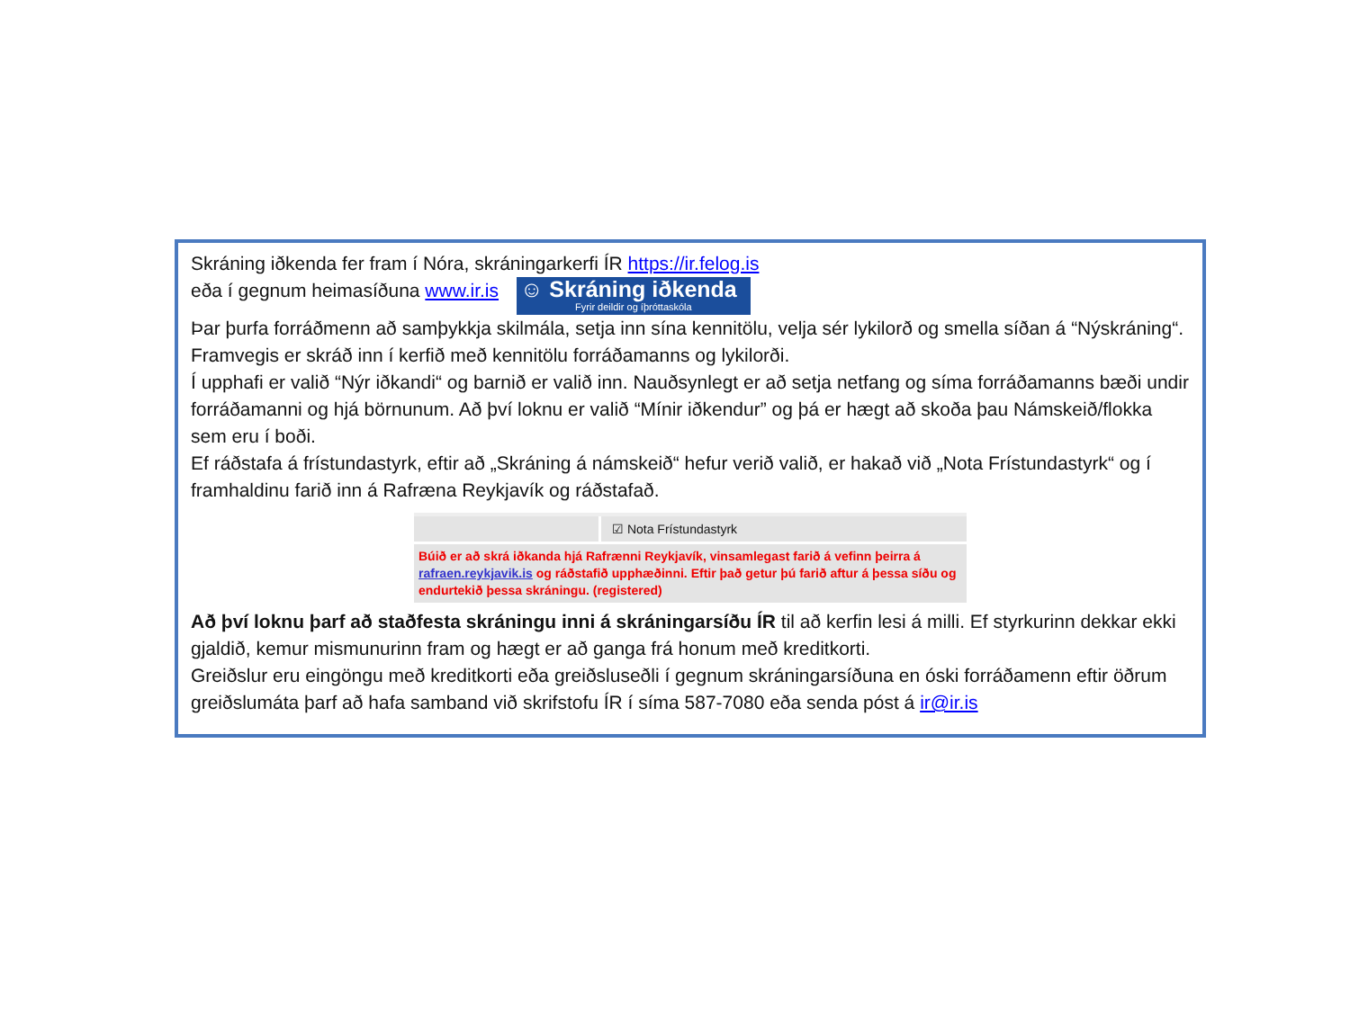Skráning iðkenda fer fram í Nóra, skráningarkerfi ÍR https://ir.felog.is
eða í gegnum heimasíðuna www.ir.is ☺ Skráning iðkenda Fyrir deildir og íþróttaskóla
Þar þurfa forráðmenn að samþykkja skilmála, setja inn sína kennitölu, velja sér lykilorð og smella síðan á “Nýskráning“. Framvegis er skráð inn í kerfið með kennitölu forráðamanns og lykilorði.
Í upphafi er valið “Nýr iðkandi“ og barnið er valið inn. Nauðsynlegt er að setja netfang og síma forráðamanns bæði undir forráðamanni og hjá börnunum. Að því loknu er valið “Mínir iðkendur” og þá er hægt að skoða þau Námskeið/flokka sem eru í boði.
Ef ráðstafa á frístundastyrk, eftir að „Skráning á námskeið“ hefur verið valið, er hakað við „Nota Frístundastyrk“ og í framhaldinu farið inn á Rafræna Reykjavík og ráðstafað.
☑ Nota Frístundastyrk
Búið er að skrá iðkanda hjá Rafrænni Reykjavík, vinsamlegast farið á vefinn þeirra á rafraen.reykjavik.is og ráðstafið upphæðinni. Eftir það getur þú farið aftur á þessa síðu og endurtekið þessa skráningu. (registered)
Að því loknu þarf að staðfesta skráningu inni á skráningarsíðu ÍR til að kerfin lesi á milli. Ef styrkurinn dekkar ekki gjaldið, kemur mismunurinn fram og hægt er að ganga frá honum með kreditkorti.
Greiðslur eru eingöngu með kreditkorti eða greiðsluseðli í gegnum skráningarsíðuna en óski forráðamenn eftir öðrum greiðslumáta þarf að hafa samband við skrifstofu ÍR í síma 587-7080 eða senda póst á ir@ir.is